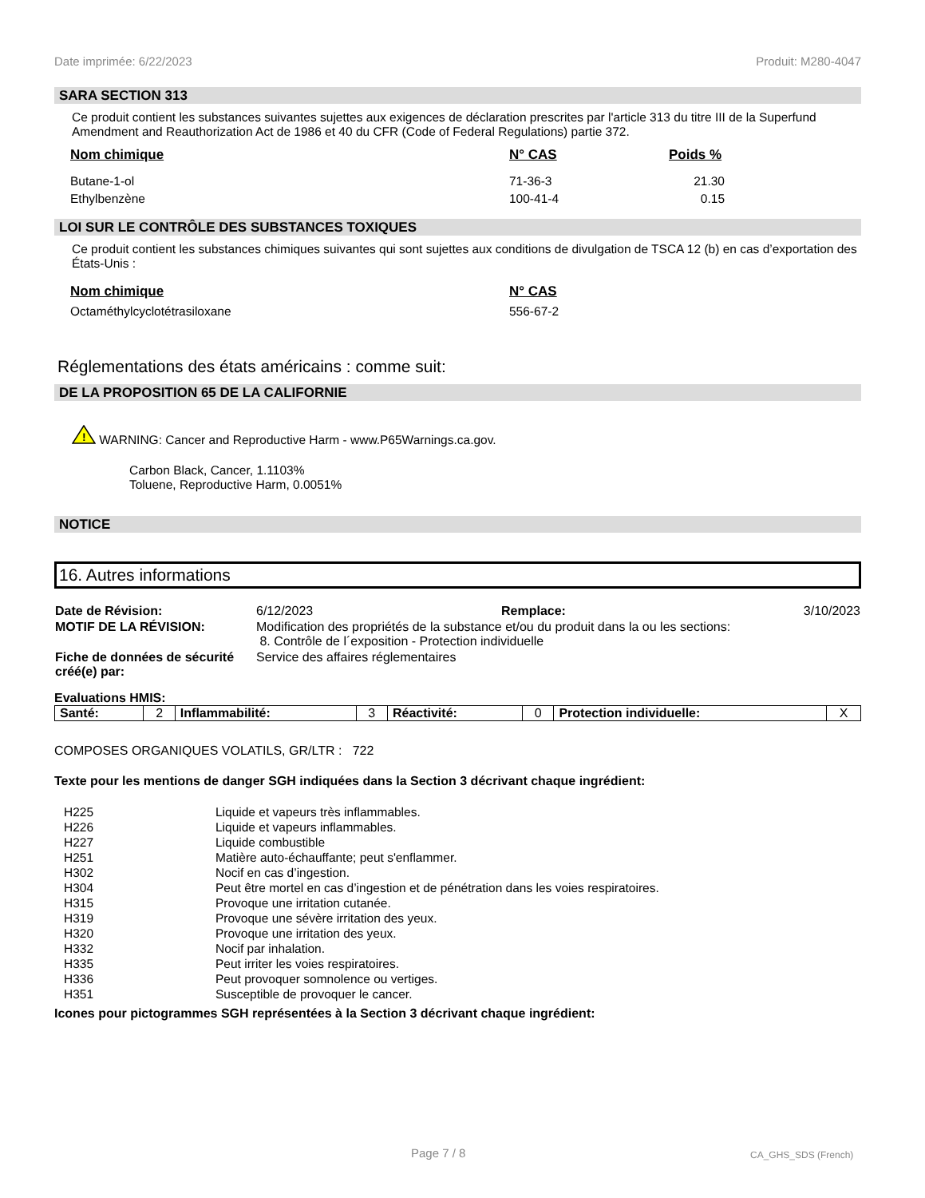Date imprimée: 6/22/2023 Produit: M280-4047
SARA SECTION 313
Ce produit contient les substances suivantes sujettes aux exigences de déclaration prescrites par l'article 313 du titre III de la Superfund Amendment and Reauthorization Act de 1986 et 40 du CFR (Code of Federal Regulations) partie 372.
| Nom chimique | N° CAS | Poids % |
| --- | --- | --- |
| Butane-1-ol | 71-36-3 | 21.30 |
| Ethylbenzène | 100-41-4 | 0.15 |
LOI SUR LE CONTRÔLE DES SUBSTANCES TOXIQUES
Ce produit contient les substances chimiques suivantes qui sont sujettes aux conditions de divulgation de TSCA 12 (b) en cas d’exportation des États-Unis :
| Nom chimique | N° CAS |
| --- | --- |
| Octaméthylcyclotétrasiloxane | 556-67-2 |
Réglementations des états américains : comme suit:
DE LA PROPOSITION 65 DE LA CALIFORNIE
!
WARNING: Cancer and Reproductive Harm - www.P65Warnings.ca.gov.
Carbon Black, Cancer, 1.1103%
Toluene, Reproductive Harm, 0.0051%
NOTICE
16. Autres informations
| Date de Révision: | 6/12/2023 | Remplace: | 3/10/2023 |
| MOTIF DE LA RÉVISION: | Modification des propriétés de la substance et/ou du produit dans la ou les sections: 8. Contrôle de l´exposition - Protection individuelle | | |
| Fiche de données de sécurité créé(e) par: | Service des affaires réglementaires | | |
Evaluations HMIS:
| Santé: | 2 | Inflammabilité: | 3 | Réactivité: | 0 | Protection individuelle: | X |
COMPOSES ORGANIQUES VOLATILS, GR/LTR : 722
Texte pour les mentions de danger SGH indiquées dans la Section 3 décrivant chaque ingrédient:
| H225 | Liquide et vapeurs très inflammables. |
| H226 | Liquide et vapeurs inflammables. |
| H227 | Liquide combustible |
| H251 | Matière auto-échauffante; peut s'enflammer. |
| H302 | Nocif en cas d’ingestion. |
| H304 | Peut être mortel en cas d’ingestion et de pénétration dans les voies respiratoires. |
| H315 | Provoque une irritation cutanée. |
| H319 | Provoque une sévère irritation des yeux. |
| H320 | Provoque une irritation des yeux. |
| H332 | Nocif par inhalation. |
| H335 | Peut irriter les voies respiratoires. |
| H336 | Peut provoquer somnolence ou vertiges. |
| H351 | Susceptible de provoquer le cancer. |
Icones pour pictogrammes SGH représentées à la Section 3 décrivant chaque ingrédient:
Page 7 / 8 CA_GHS_SDS (French)